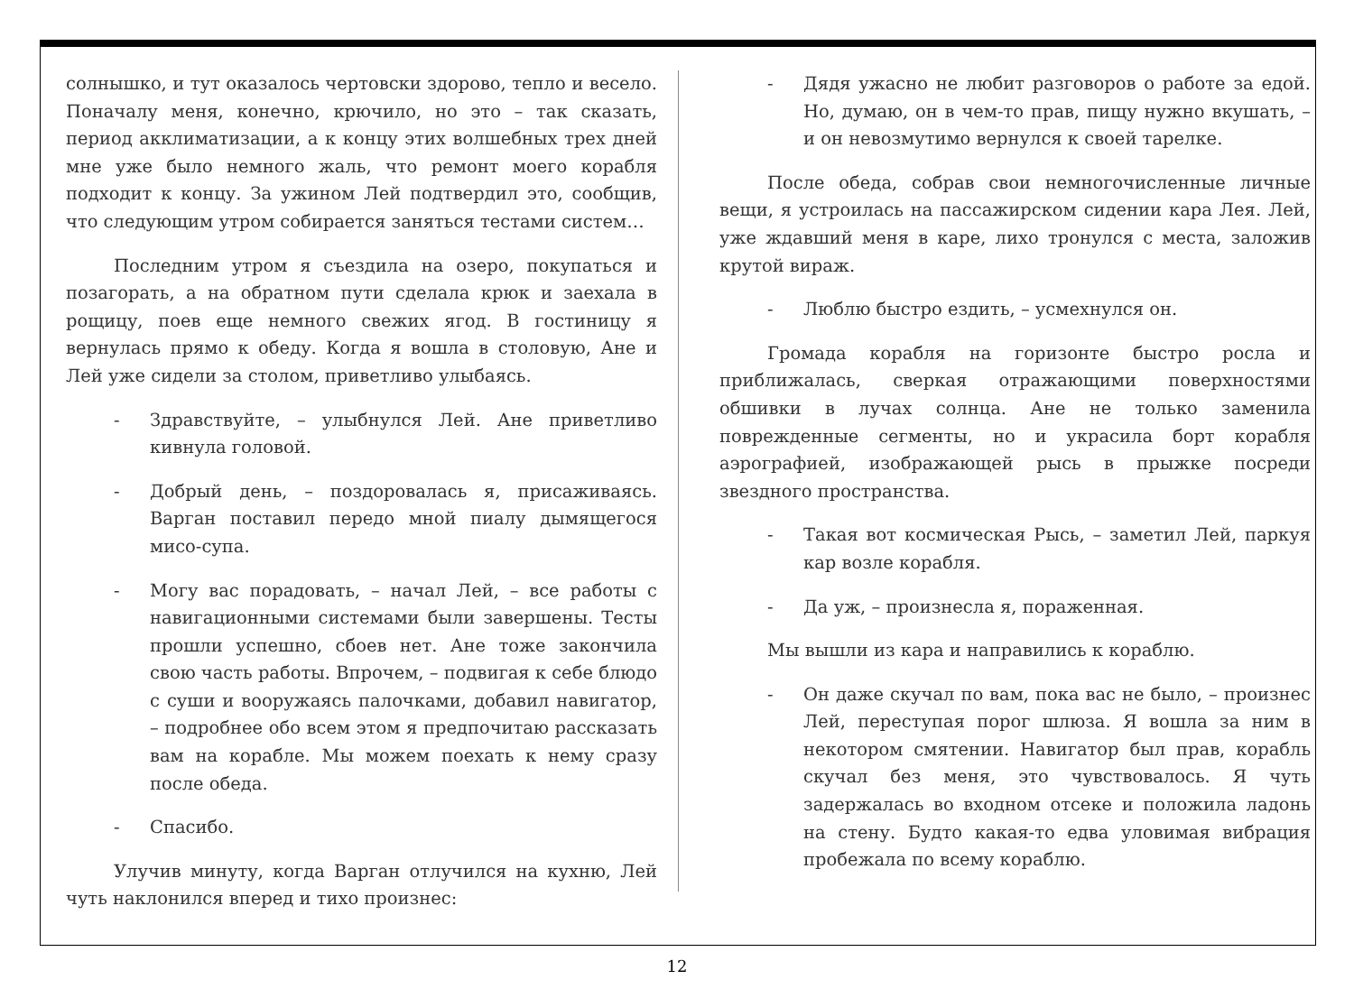солнышко, и тут оказалось чертовски здорово, тепло и весело. Поначалу меня, конечно, крючило, но это – так сказать, период акклиматизации, а к концу этих волшебных трех дней мне уже было немного жаль, что ремонт моего корабля подходит к концу. За ужином Лей подтвердил это, сообщив, что следующим утром собирается заняться тестами систем…
Последним утром я съездила на озеро, покупаться и позагорать, а на обратном пути сделала крюк и заехала в рощицу, поев еще немного свежих ягод. В гостиницу я вернулась прямо к обеду. Когда я вошла в столовую, Ане и Лей уже сидели за столом, приветливо улыбаясь.
- Здравствуйте, – улыбнулся Лей. Ане приветливо кивнула головой.
- Добрый день, – поздоровалась я, присаживаясь. Варган поставил передо мной пиалу дымящегося мисо-супа.
- Могу вас порадовать, – начал Лей, – все работы с навигационными системами были завершены. Тесты прошли успешно, сбоев нет. Ане тоже закончила свою часть работы. Впрочем, – подвигая к себе блюдо с суши и вооружаясь палочками, добавил навигатор, – подробнее обо всем этом я предпочитаю рассказать вам на корабле. Мы можем поехать к нему сразу после обеда.
- Спасибо.
Улучив минуту, когда Варган отлучился на кухню, Лей чуть наклонился вперед и тихо произнес:
- Дядя ужасно не любит разговоров о работе за едой. Но, думаю, он в чем-то прав, пищу нужно вкушать, – и он невозмутимо вернулся к своей тарелке.
После обеда, собрав свои немногочисленные личные вещи, я устроилась на пассажирском сидении кара Лея. Лей, уже ждавший меня в каре, лихо тронулся с места, заложив крутой вираж.
- Люблю быстро ездить, – усмехнулся он.
Громада корабля на горизонте быстро росла и приближалась, сверкая отражающими поверхностями обшивки в лучах солнца. Ане не только заменила поврежденные сегменты, но и украсила борт корабля аэрографией, изображающей рысь в прыжке посреди звездного пространства.
- Такая вот космическая Рысь, – заметил Лей, паркуя кар возле корабля.
- Да уж, – произнесла я, пораженная.
Мы вышли из кара и направились к кораблю.
- Он даже скучал по вам, пока вас не было, – произнес Лей, переступая порог шлюза. Я вошла за ним в некотором смятении. Навигатор был прав, корабль скучал без меня, это чувствовалось. Я чуть задержалась во входном отсеке и положила ладонь на стену. Будто какая-то едва уловимая вибрация пробежала по всему кораблю.
12